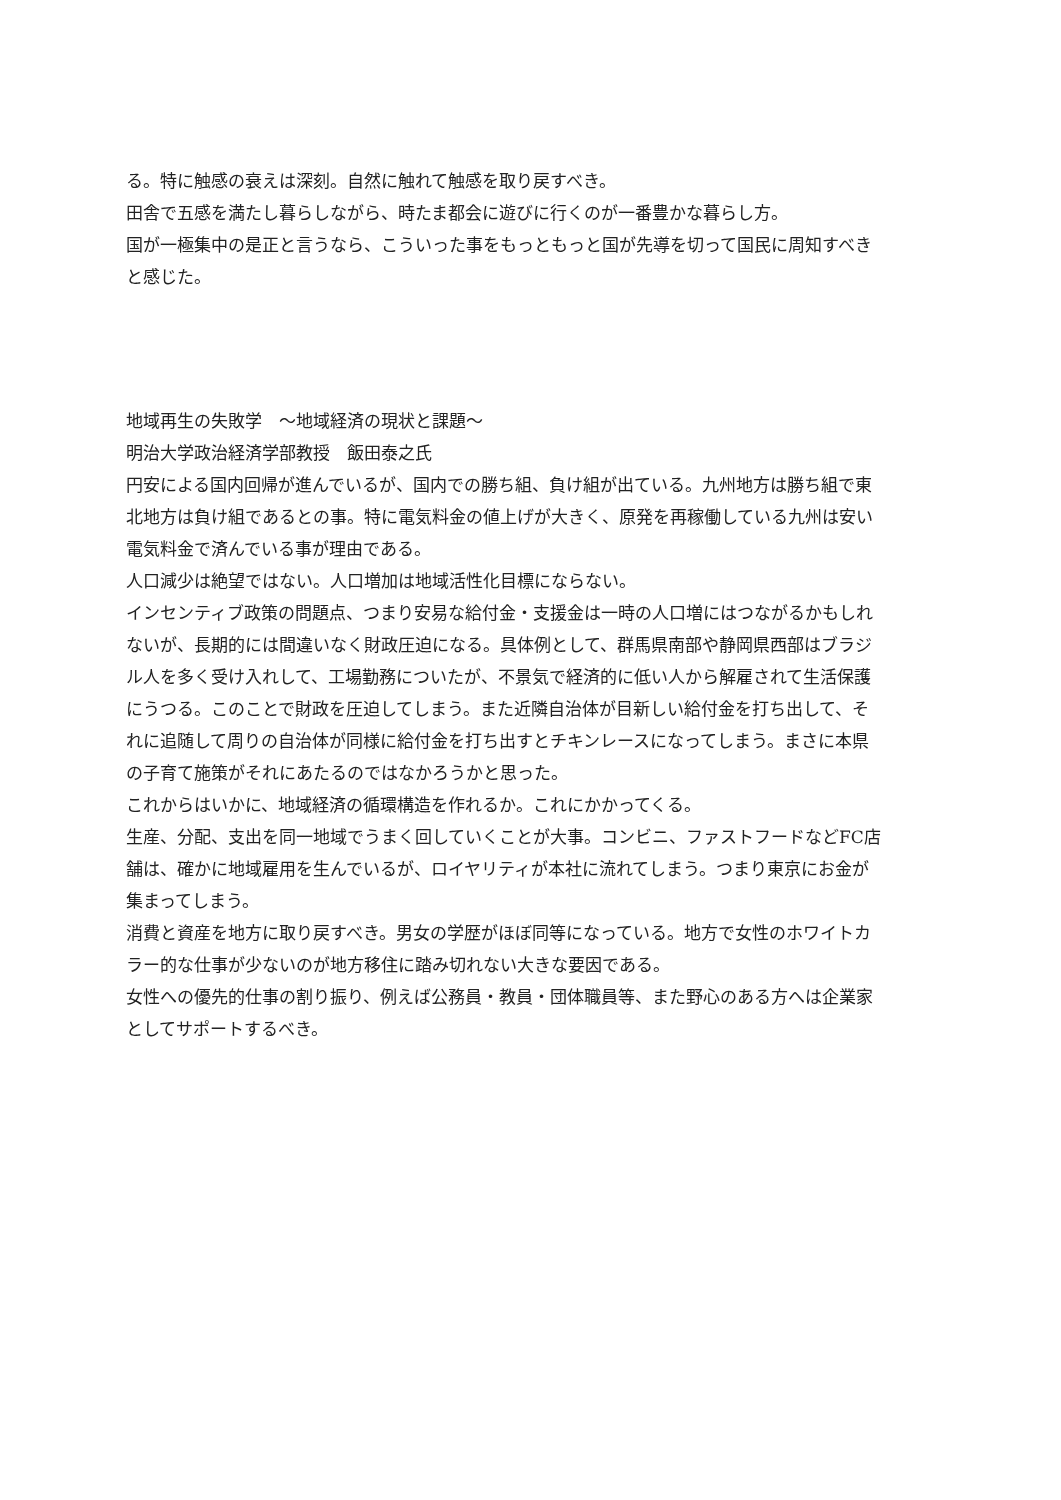る。特に触感の衰えは深刻。自然に触れて触感を取り戻すべき。
田舎で五感を満たし暮らしながら、時たま都会に遊びに行くのが一番豊かな暮らし方。
国が一極集中の是正と言うなら、こういった事をもっともっと国が先導を切って国民に周知すべきと感じた。
地域再生の失敗学　～地域経済の現状と課題～
明治大学政治経済学部教授　飯田泰之氏
円安による国内回帰が進んでいるが、国内での勝ち組、負け組が出ている。九州地方は勝ち組で東北地方は負け組であるとの事。特に電気料金の値上げが大きく、原発を再稼働している九州は安い電気料金で済んでいる事が理由である。
人口減少は絶望ではない。人口増加は地域活性化目標にならない。
インセンティブ政策の問題点、つまり安易な給付金・支援金は一時の人口増にはつながるかもしれないが、長期的には間違いなく財政圧迫になる。具体例として、群馬県南部や静岡県西部はブラジル人を多く受け入れして、工場勤務についたが、不景気で経済的に低い人から解雇されて生活保護にうつる。このことで財政を圧迫してしまう。また近隣自治体が目新しい給付金を打ち出して、それに追随して周りの自治体が同様に給付金を打ち出すとチキンレースになってしまう。まさに本県の子育て施策がそれにあたるのではなかろうかと思った。
これからはいかに、地域経済の循環構造を作れるか。これにかかってくる。
生産、分配、支出を同一地域でうまく回していくことが大事。コンビニ、ファストフードなどFC店舗は、確かに地域雇用を生んでいるが、ロイヤリティが本社に流れてしまう。つまり東京にお金が集まってしまう。
消費と資産を地方に取り戻すべき。男女の学歴がほぼ同等になっている。地方で女性のホワイトカラー的な仕事が少ないのが地方移住に踏み切れない大きな要因である。
女性への優先的仕事の割り振り、例えば公務員・教員・団体職員等、また野心のある方へは企業家としてサポートするべき。